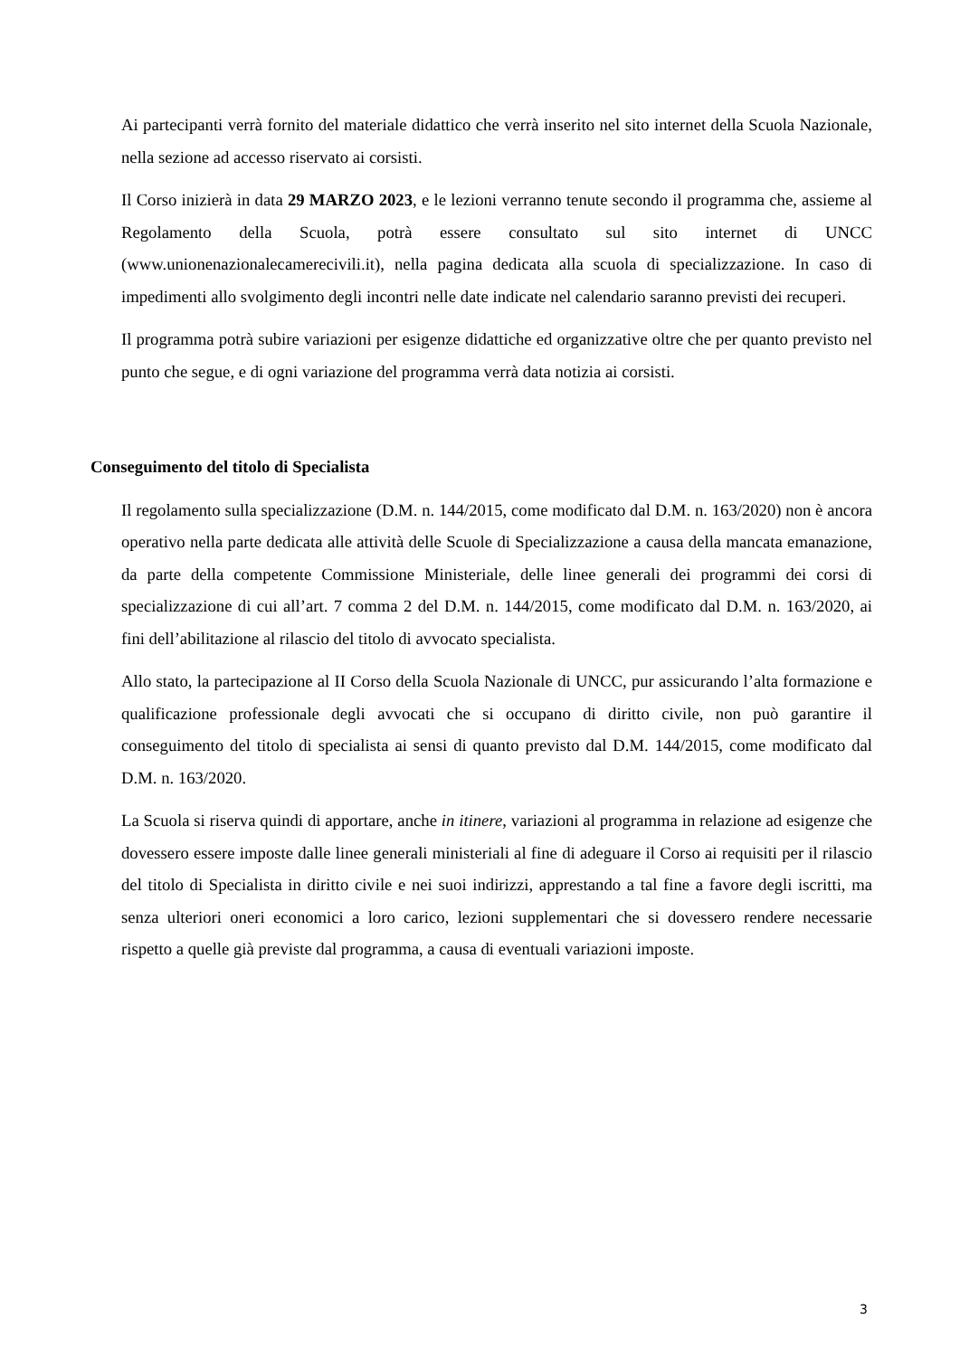Ai partecipanti verrà fornito del materiale didattico che verrà inserito nel sito internet della Scuola Nazionale, nella sezione ad accesso riservato ai corsisti.
Il Corso inizierà in data 29 MARZO 2023, e le lezioni verranno tenute secondo il programma che, assieme al Regolamento della Scuola, potrà essere consultato sul sito internet di UNCC (www.unionenazionalecamerecivili.it), nella pagina dedicata alla scuola di specializzazione. In caso di impedimenti allo svolgimento degli incontri nelle date indicate nel calendario saranno previsti dei recuperi.
Il programma potrà subire variazioni per esigenze didattiche ed organizzative oltre che per quanto previsto nel punto che segue, e di ogni variazione del programma verrà data notizia ai corsisti.
Conseguimento del titolo di Specialista
Il regolamento sulla specializzazione (D.M. n. 144/2015, come modificato dal D.M. n. 163/2020) non è ancora operativo nella parte dedicata alle attività delle Scuole di Specializzazione a causa della mancata emanazione, da parte della competente Commissione Ministeriale, delle linee generali dei programmi dei corsi di specializzazione di cui all’art. 7 comma 2 del D.M. n. 144/2015, come modificato dal D.M. n. 163/2020, ai fini dell’abilitazione al rilascio del titolo di avvocato specialista.
Allo stato, la partecipazione al II Corso della Scuola Nazionale di UNCC, pur assicurando l’alta formazione e qualificazione professionale degli avvocati che si occupano di diritto civile, non può garantire il conseguimento del titolo di specialista ai sensi di quanto previsto dal D.M. 144/2015, come modificato dal D.M. n. 163/2020.
La Scuola si riserva quindi di apportare, anche in itinere, variazioni al programma in relazione ad esigenze che dovessero essere imposte dalle linee generali ministeriali al fine di adeguare il Corso ai requisiti per il rilascio del titolo di Specialista in diritto civile e nei suoi indirizzi, apprestando a tal fine a favore degli iscritti, ma senza ulteriori oneri economici a loro carico, lezioni supplementari che si dovessero rendere necessarie rispetto a quelle già previste dal programma, a causa di eventuali variazioni imposte.
3